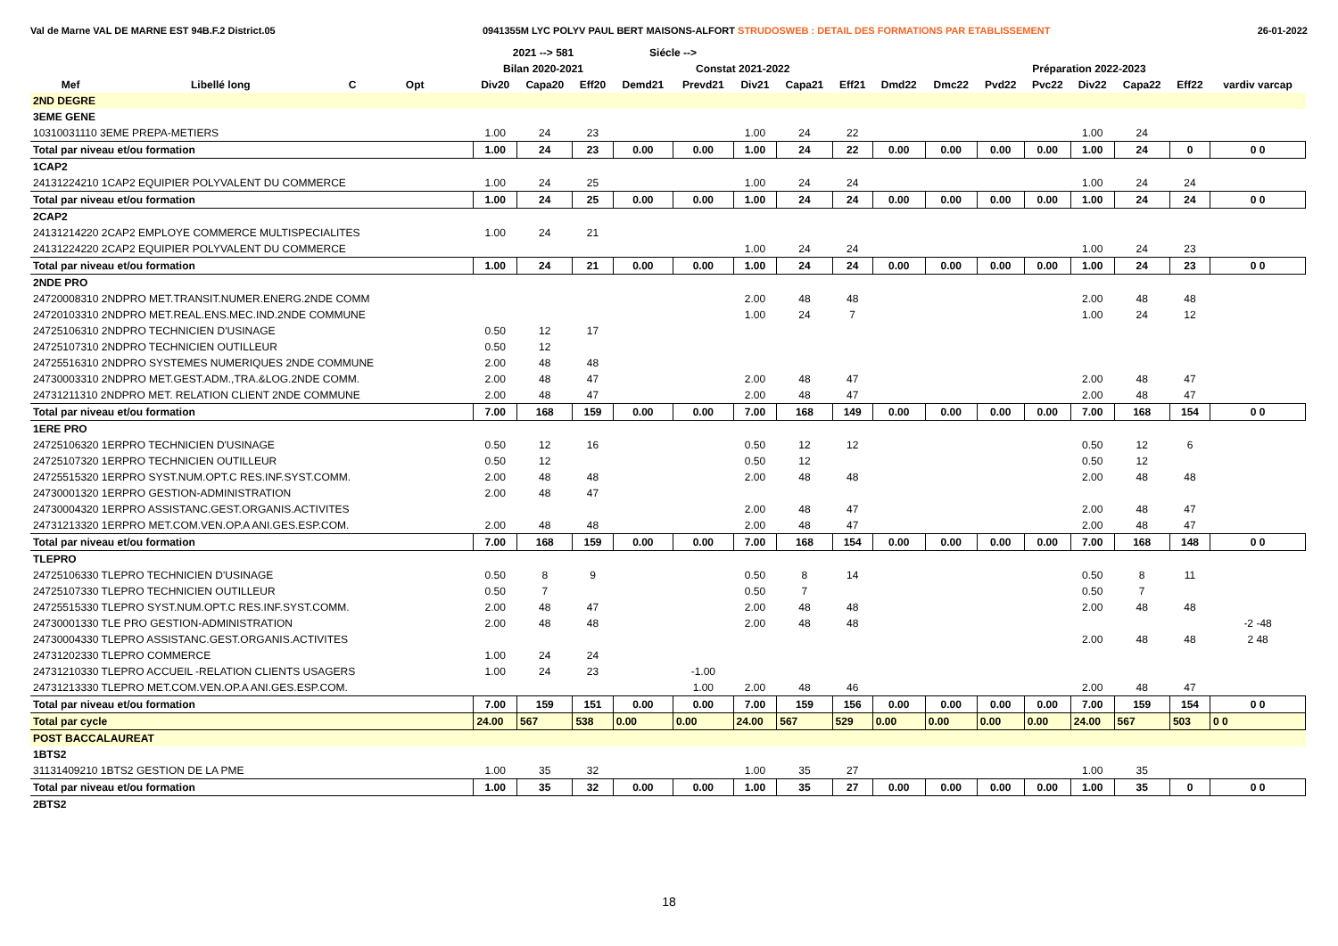Val de Marne VAL DE MARNE EST 94B.F.2 District.05 0941355M LYC POLYV PAUL BERT MAISONS-ALFORT STRUDOSWEB : DETAIL DES FORMATIONS PAR ETABLISSEMENT 26-01-2022
| | | | | | 2021 --> 581 | | | Siécle --> | | | | | | | | | | | | |
| --- | --- | --- | --- | --- | --- | --- | --- | --- | --- | --- | --- | --- | --- | --- | --- | --- | --- | --- | --- | --- |
| | | | | | Bilan 2020-2021 | | | Constat 2021-2022 | | | | | Préparation 2022-2023 | | | | | | | |
| Mef | Libellé long | C | Opt | | Div20 | Capa20 | Eff20 | Demd21 | Prevd21 | Div21 | Capa21 | Eff21 | Dmd22 | Dmc22 | Pvd22 | Pvc22 | Div22 | Capa22 | Eff22 | vardiv varcap |
| 2ND DEGRE | | | | | | | | | | | | | | | | | | | | |
| 3EME GENE | | | | | | | | | | | | | | | | | | | | |
| 10310031110 3EME PREPA-METIERS | | | | | 1.00 | 24 | 23 | | | 1.00 | 24 | 22 | | | | | 1.00 | 24 | | |
| Total par niveau et/ou formation | | | | | 1.00 | 24 | 23 | 0.00 | 0.00 | 1.00 | 24 | 22 | 0.00 | 0.00 | 0.00 | 0.00 | 1.00 | 24 | 0 | 0 0 |
| 1CAP2 | | | | | | | | | | | | | | | | | | | | |
| 24131224210 1CAP2 EQUIPIER POLYVALENT DU COMMERCE | | | | | 1.00 | 24 | 25 | | | 1.00 | 24 | 24 | | | | | 1.00 | 24 | 24 | |
| Total par niveau et/ou formation | | | | | 1.00 | 24 | 25 | 0.00 | 0.00 | 1.00 | 24 | 24 | 0.00 | 0.00 | 0.00 | 0.00 | 1.00 | 24 | 24 | 0 0 |
| 2CAP2 | | | | | | | | | | | | | | | | | | | | |
| 24131214220 2CAP2 EMPLOYE COMMERCE MULTISPECIALITES | | | | | 1.00 | 24 | 21 | | | | | | | | | | | | | |
| 24131224220 2CAP2 EQUIPIER POLYVALENT DU COMMERCE | | | | | | | | | | 1.00 | 24 | 24 | | | | | 1.00 | 24 | 23 | |
| Total par niveau et/ou formation | | | | | 1.00 | 24 | 21 | 0.00 | 0.00 | 1.00 | 24 | 24 | 0.00 | 0.00 | 0.00 | 0.00 | 1.00 | 24 | 23 | 0 0 |
| 2NDE PRO | | | | | | | | | | | | | | | | | | | | |
| 24720008310 2NDPRO MET.TRANSIT.NUMER.ENERG.2NDE COMM | | | | | | | | | | 2.00 | 48 | 48 | | | | | 2.00 | 48 | 48 | |
| 24720103310 2NDPRO MET.REAL.ENS.MEC.IND.2NDE COMMUNE | | | | | | | | | | 1.00 | 24 | 7 | | | | | 1.00 | 24 | 12 | |
| 24725106310 2NDPRO TECHNICIEN D'USINAGE | | | | | 0.50 | 12 | 17 | | | | | | | | | | | | | |
| 24725107310 2NDPRO TECHNICIEN OUTILLEUR | | | | | 0.50 | 12 | | | | | | | | | | | | | | |
| 24725516310 2NDPRO SYSTEMES NUMERIQUES 2NDE COMMUNE | | | | | 2.00 | 48 | 48 | | | | | | | | | | | | | |
| 24730003310 2NDPRO MET.GEST.ADM.,TRA.&LOG.2NDE COMM. | | | | | 2.00 | 48 | 47 | | | 2.00 | 48 | 47 | | | | | 2.00 | 48 | 47 | |
| 24731211310 2NDPRO MET. RELATION CLIENT 2NDE COMMUNE | | | | | 2.00 | 48 | 47 | | | 2.00 | 48 | 47 | | | | | 2.00 | 48 | 47 | |
| Total par niveau et/ou formation | | | | | 7.00 | 168 | 159 | 0.00 | 0.00 | 7.00 | 168 | 149 | 0.00 | 0.00 | 0.00 | 0.00 | 7.00 | 168 | 154 | 0 0 |
| 1ERE PRO | | | | | | | | | | | | | | | | | | | | |
| 24725106320 1ERPRO TECHNICIEN D'USINAGE | | | | | 0.50 | 12 | 16 | | | 0.50 | 12 | 12 | | | | | 0.50 | 12 | 6 | |
| 24725107320 1ERPRO TECHNICIEN OUTILLEUR | | | | | 0.50 | 12 | | | | 0.50 | 12 | | | | | | 0.50 | 12 | | |
| 24725515320 1ERPRO SYST.NUM.OPT.C RES.INF.SYST.COMM. | | | | | 2.00 | 48 | 48 | | | 2.00 | 48 | 48 | | | | | 2.00 | 48 | 48 | |
| 24730001320 1ERPRO GESTION-ADMINISTRATION | | | | | 2.00 | 48 | 47 | | | | | | | | | | | | | |
| 24730004320 1ERPRO ASSISTANC.GEST.ORGANIS.ACTIVITES | | | | | | | | | | 2.00 | 48 | 47 | | | | | 2.00 | 48 | 47 | |
| 24731213320 1ERPRO MET.COM.VEN.OP.A ANI.GES.ESP.COM. | | | | | 2.00 | 48 | 48 | | | 2.00 | 48 | 47 | | | | | 2.00 | 48 | 47 | |
| Total par niveau et/ou formation | | | | | 7.00 | 168 | 159 | 0.00 | 0.00 | 7.00 | 168 | 154 | 0.00 | 0.00 | 0.00 | 0.00 | 7.00 | 168 | 148 | 0 0 |
| TLEPRO | | | | | | | | | | | | | | | | | | | | |
| 24725106330 TLEPRO TECHNICIEN D'USINAGE | | | | | 0.50 | 8 | 9 | | | 0.50 | 8 | 14 | | | | | 0.50 | 8 | 11 | |
| 24725107330 TLEPRO TECHNICIEN OUTILLEUR | | | | | 0.50 | 7 | | | | 0.50 | 7 | | | | | | 0.50 | 7 | | |
| 24725515330 TLEPRO SYST.NUM.OPT.C RES.INF.SYST.COMM. | | | | | 2.00 | 48 | 47 | | | 2.00 | 48 | 48 | | | | | 2.00 | 48 | 48 | |
| 24730001330 TLE PRO GESTION-ADMINISTRATION | | | | | 2.00 | 48 | 48 | | | 2.00 | 48 | 48 | | | | | | | | -2 -48 |
| 24730004330 TLEPRO ASSISTANC.GEST.ORGANIS.ACTIVITES | | | | | | | | | | | | | | | | | 2.00 | 48 | 48 | 2 48 |
| 24731202330 TLEPRO COMMERCE | | | | | 1.00 | 24 | 24 | | | | | | | | | | | | | |
| 24731210330 TLEPRO ACCUEIL -RELATION CLIENTS USAGERS | | | | | 1.00 | 24 | 23 | | -1.00 | | | | | | | | | | | |
| 24731213330 TLEPRO MET.COM.VEN.OP.A ANI.GES.ESP.COM. | | | | | | | | | 1.00 | 2.00 | 48 | 46 | | | | | 2.00 | 48 | 47 | |
| Total par niveau et/ou formation | | | | | 7.00 | 159 | 151 | 0.00 | 0.00 | 7.00 | 159 | 156 | 0.00 | 0.00 | 0.00 | 0.00 | 7.00 | 159 | 154 | 0 0 |
| Total par cycle | | | | | 24.00 | 567 | 538 | 0.00 | 0.00 | 24.00 | 567 | 529 | 0.00 | 0.00 | 0.00 | 0.00 | 24.00 | 567 | 503 | 0 0 |
| POST BACCALAUREAT | | | | | | | | | | | | | | | | | | | | |
| 1BTS2 | | | | | | | | | | | | | | | | | | | | |
| 31131409210 1BTS2 GESTION DE LA PME | | | | | 1.00 | 35 | 32 | | | 1.00 | 35 | 27 | | | | | 1.00 | 35 | | |
| Total par niveau et/ou formation | | | | | 1.00 | 35 | 32 | 0.00 | 0.00 | 1.00 | 35 | 27 | 0.00 | 0.00 | 0.00 | 0.00 | 1.00 | 35 | 0 | 0 0 |
| 2BTS2 | | | | | | | | | | | | | | | | | | | | |
18